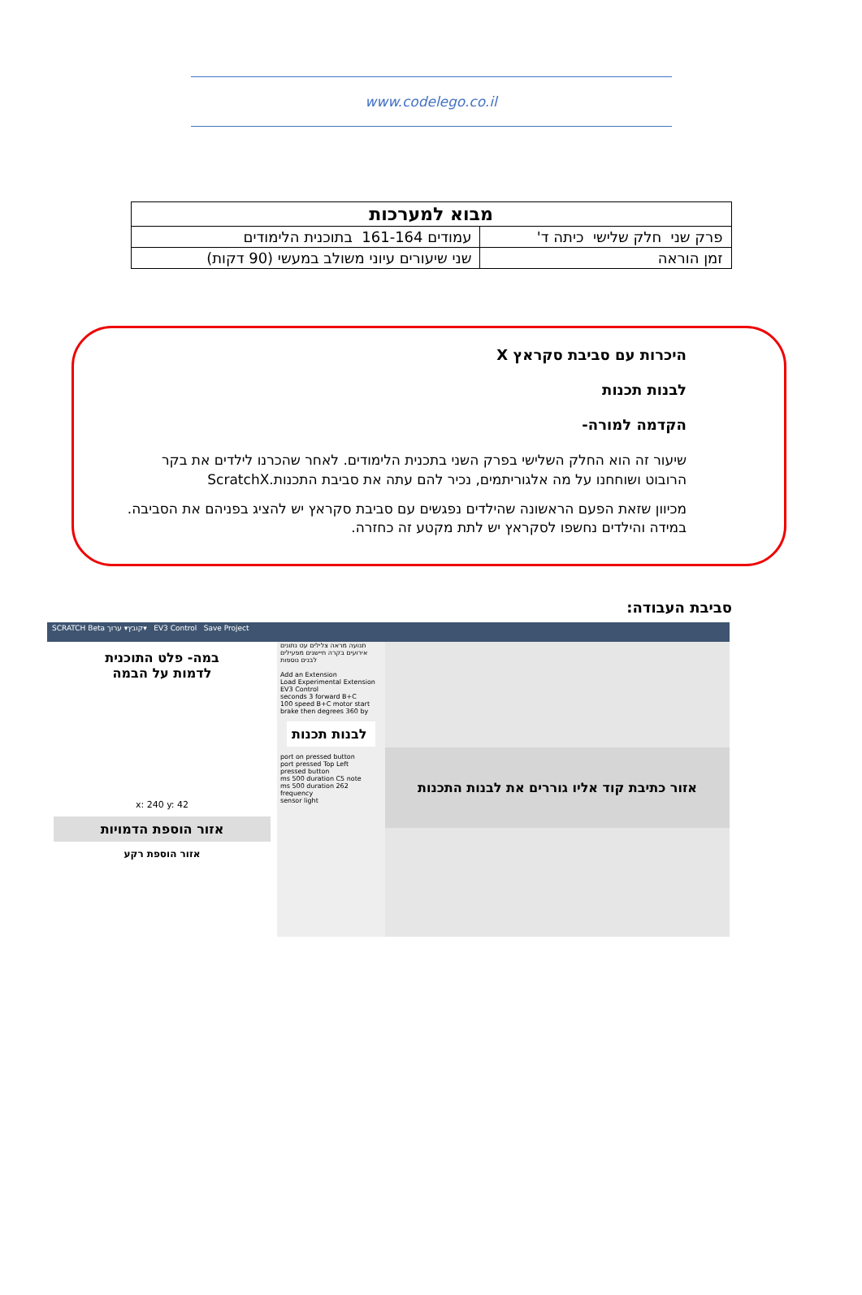www.codelego.co.il
| מבוא למערכות | |
| --- | --- |
| פרק שני חלק שלישי כיתה ד' | עמודים 161-164 בתוכנית הלימודים |
| זמן הוראה | שני שיעורים עיוני משולב במעשי (90 דקות) |
היכרות עם סביבת סקראץ X
לבנות תכנות
הקדמה למורה-
שיעור זה הוא החלק השלישי בפרק השני בתכנית הלימודים. לאחר שהכרנו לילדים את בקר הרובוט ושוחחנו על מה אלגוריתמים, נכיר להם עתה את סביבת התכנות.ScratchX
מכיוון שזאת הפעם הראשונה שהילדים נפגשים עם סביבת סקראץ יש להציג בפניהם את הסביבה. במידה והילדים נחשפו לסקראץ יש לתת מקטע זה כחזרה.
סביבת העבודה:
SCRATCH Beta קובץ▾ ערוך▾ EV3 Control Save Project
במה- פלט התוכנית
לדמות על הבמה
x: 240 y: 42
אזור הוספת הדמויות
אזור הוספת רקע
תנועה מראה צלילים עט נתונים אירועים בקרה חיישנים מפעילים לבנים נוספות
Add an Extension
Load Experimental Extension
EV3 Control
seconds 3 forward B+C
100 speed B+C motor start
brake then degrees 360 by
לבנות תכנות
port on pressed button
port pressed Top Left
pressed button
ms 500 duration C5 note
ms 500 duration 262 frequency
sensor light
אזור כתיבת קוד אליו גוררים את לבנות התכנות